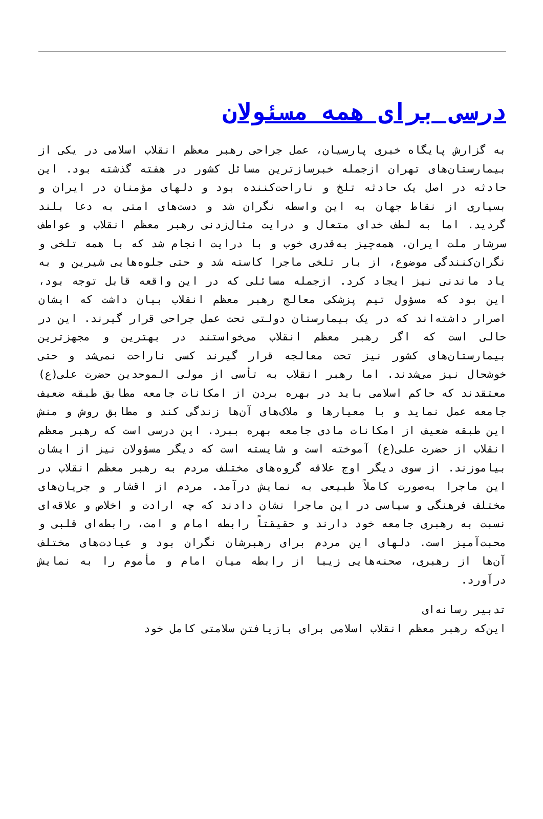درسی برای همه مسئولان
به گزارش پایگاه خبری پارسیان، عمل جراحی رهبر معظم انقلاب اسلامی در یکی از بیمارستان‌های تهران ازجمله خبرسازترین مسائل کشور در هفته گذشته بود. این حادثه در اصل یک حادثه تلخ و ناراحت‌کننده بود و دلهای مؤمنان در ایران و بسیاری از نقاط جهان به این واسطه نگران شد و دست‌های امتی به دعا بلند گردید. اما به لطف خدای متعال و درایت مثال‌زدنی رهبر معظم انقلاب و عواطف سرشار ملت ایران، همه‌چیز به‌قدری خوب و با درایت انجام شد که با همه تلخی و نگران‌کنندگی موضوع، از بار تلخی ماجرا کاسته شد و حتی جلوه‌هایی شیرین و به یاد ماندنی نیز ایجاد کرد. ازجمله مسائلی که در این واقعه قابل توجه بود، این بود که مسؤول تیم پزشکی معالج رهبر معظم انقلاب بیان داشت که ایشان اصرار داشته‌اند که در یک بیمارستان دولتی تحت عمل جراحی قرار گیرند. این در حالی است که اگر رهبر معظم انقلاب می‌خواستند در بهترین و مجهزترین بیمارستان‌های کشور نیز تحت معالجه قرار گیرند کسی ناراحت نمی‌شد و حتی خوشحال نیز می‌شدند. اما رهبر انقلاب به تأسی از مولی الموحدین حضرت علی(ع) معتقدند که حاکم اسلامی باید در بهره بردن از امکانات جامعه مطابق طبقه ضعیف جامعه عمل نماید و با معیارها و ملاک‌های آن‌ها زندگی کند و مطابق روش و منش این طبقه ضعیف از امکانات مادی جامعه بهره ببرد. این درسی است که رهبر معظم انقلاب از حضرت علی(ع) آموخته است و شایسته است که دیگر مسؤولان نیز از ایشان بیاموزند. از سوی دیگر اوج علاقه گروه‌های مختلف مردم به رهبر معظم انقلاب در این ماجرا به‌صورت کاملاً طبیعی به نمایش درآمد. مردم از اقشار و جریان‌های مختلف فرهنگی و سیاسی در این ماجرا نشان دادند که چه ارادت و اخلاص و علاقه‌ای نسبت به رهبری جامعه خود دارند و حقیقتاً رابطه امام و امت، رابطه‌ای قلبی و محبت‌آمیز است. دلهای این مردم برای رهبرشان نگران بود و عیادت‌های مختلف آن‌ها از رهبری، صحنه‌هایی زیبا از رابطه میان امام و مأموم را به نمایش درآورد.
تدبیر رسانه‌ای
این‌که رهبر معظم انقلاب اسلامی برای بازیافتن سلامتی کامل خود